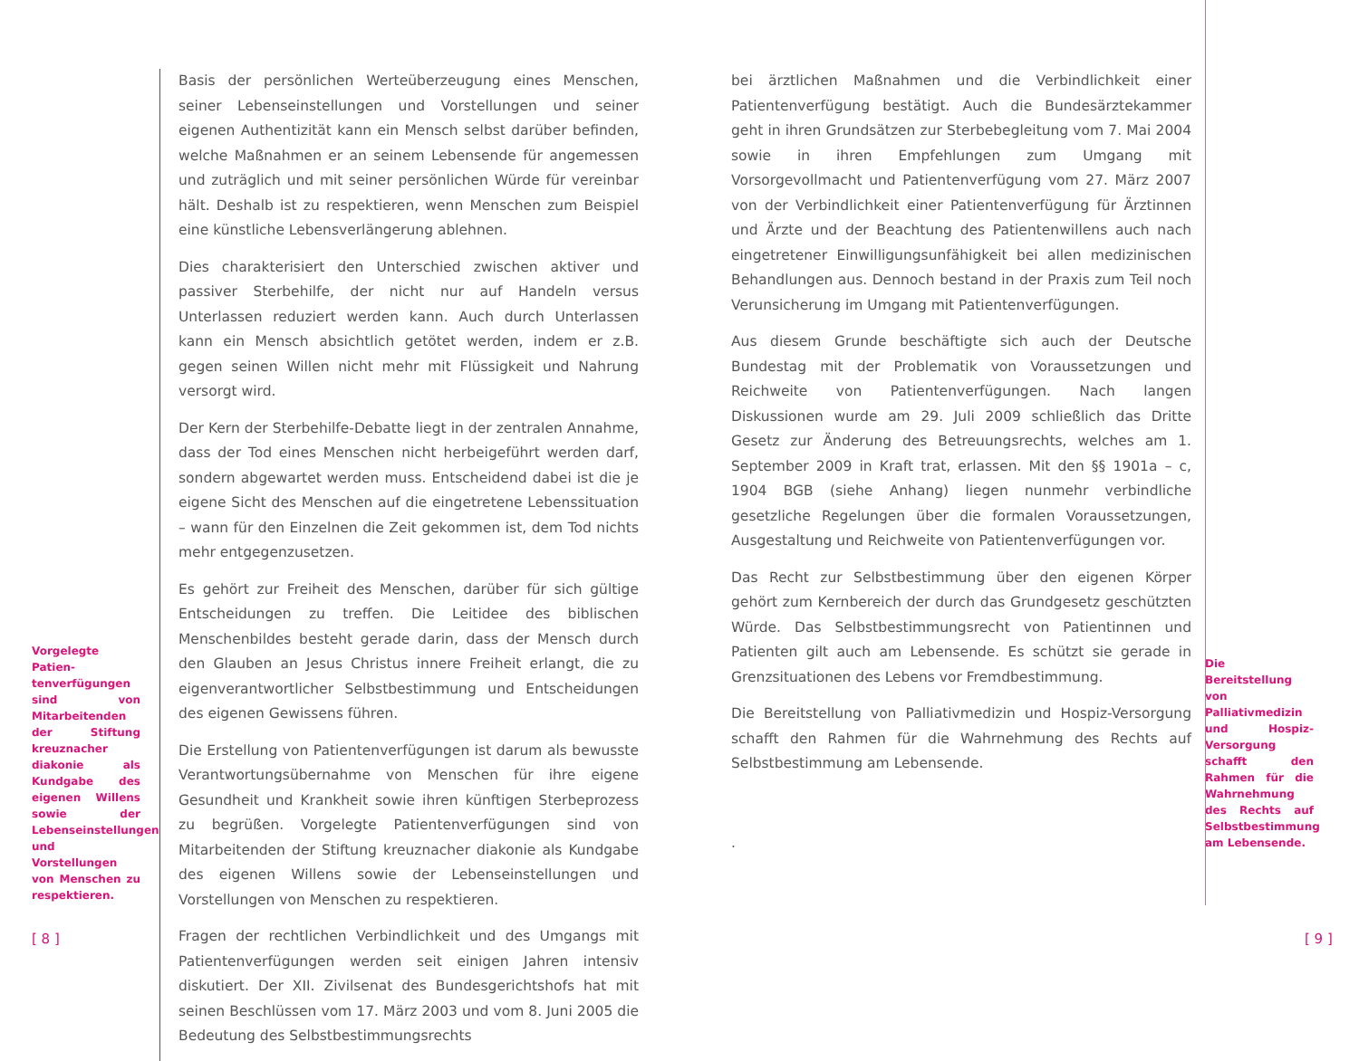Vorgelegte Patien­tenverfügungen sind von Mitarbeitenden der Stiftung kreuz­nacher diakonie als Kundgabe des eige­nen Willens sowie der Lebenseinstellungen und Vorstellungen von Menschen zu re­spektieren.
Basis der persönlichen Werteüberzeugung eines Menschen, seiner Lebenseinstellungen und Vorstellungen und seiner eigenen Authentizität kann ein Mensch selbst darüber befinden, welche Maßnahmen er an seinem Lebensende für angemessen und zuträglich und mit seiner persönlichen Würde für vereinbar hält. Deshalb ist zu respektieren, wenn Menschen zum Beispiel eine künstliche Lebensverlängerung ablehnen.
Dies charakterisiert den Unterschied zwischen aktiver und passiver Sterbehilfe, der nicht nur auf Handeln versus Unterlassen reduziert werden kann. Auch durch Unterlassen kann ein Mensch absichtlich getötet werden, indem er z.B. gegen seinen Willen nicht mehr mit Flüssigkeit und Nahrung versorgt wird.
Der Kern der Sterbehilfe-Debatte liegt in der zentralen Annahme, dass der Tod eines Menschen nicht herbeigeführt werden darf, sondern abgewartet werden muss. Entscheidend dabei ist die je eigene Sicht des Menschen auf die eingetretene Lebenssituation – wann für den Einzelnen die Zeit gekommen ist, dem Tod nichts mehr entgegenzusetzen.
Es gehört zur Freiheit des Menschen, darüber für sich gültige Entscheidungen zu treffen. Die Leitidee des biblischen Menschenbildes besteht gerade darin, dass der Mensch durch den Glauben an Jesus Christus innere Freiheit erlangt, die zu eigenverantwortlicher Selbstbestimmung und Entscheidungen des eigenen Gewissens führen.
Die Erstellung von Patientenverfügungen ist darum als bewusste Verantwortungsübernahme von Menschen für ihre eigene Gesundheit und Krankheit sowie ihren künftigen Sterbeprozess zu begrüßen. Vorgelegte Patientenverfügungen sind von Mitarbeitenden der Stiftung kreuznacher diakonie als Kundgabe des eigenen Willens sowie der Lebenseinstellungen und Vorstellungen von Menschen zu respektieren.
Fragen der rechtlichen Verbindlichkeit und des Umgangs mit Patientenverfügungen werden seit einigen Jahren intensiv diskutiert. Der XII. Zivilsenat des Bundesgerichtshofs hat mit seinen Beschlüssen vom 17. März 2003 und vom 8. Juni 2005 die Bedeutung des Selbstbestimmungsrechts
bei ärztlichen Maßnahmen und die Verbindlichkeit einer Patientenverfügung bestätigt. Auch die Bundesärztekammer geht in ihren Grundsätzen zur Sterbebegleitung vom 7. Mai 2004 sowie in ihren Empfehlungen zum Umgang mit Vorsorgevollmacht und Patientenverfügung vom 27. März 2007 von der Verbindlichkeit einer Patientenverfügung für Ärztinnen und Ärzte und der Beachtung des Patientenwillens auch nach eingetretener Einwilligungsunfähigkeit bei allen medizinischen Behandlungen aus. Dennoch bestand in der Praxis zum Teil noch Verunsicherung im Umgang mit Patientenverfügungen.
Aus diesem Grunde beschäftigte sich auch der Deutsche Bundestag mit der Problematik von Voraussetzungen und Reichweite von Patientenverfügungen. Nach langen Diskussionen wurde am 29. Juli 2009 schließlich das Dritte Gesetz zur Änderung des Betreuungsrechts, welches am 1. September 2009 in Kraft trat, erlassen. Mit den §§ 1901a – c, 1904 BGB (siehe Anhang) liegen nunmehr verbindliche gesetzliche Regelungen über die formalen Voraussetzungen, Ausgestaltung und Reichweite von Patientenverfügungen vor.
Das Recht zur Selbstbestimmung über den eigenen Körper gehört zum Kernbereich der durch das Grundgesetz geschützten Würde. Das Selbstbestimmungsrecht von Patientinnen und Patienten gilt auch am Lebensende. Es schützt sie gerade in Grenzsituationen des Lebens vor Fremdbestimmung.
Die Bereitstellung von Palliativmedizin und Hospiz-Versorgung schafft den Rahmen für die Wahrnehmung des Rechts auf Selbstbestimmung am Lebensende.
.
Die Bereitstellung von Palliativmedizin und Hospiz-Versorgung schafft den Rahmen für die Wahrneh­mung des Rechts auf Selbstbestimmung am Lebensende.
[ 8 ] [ 9 ]